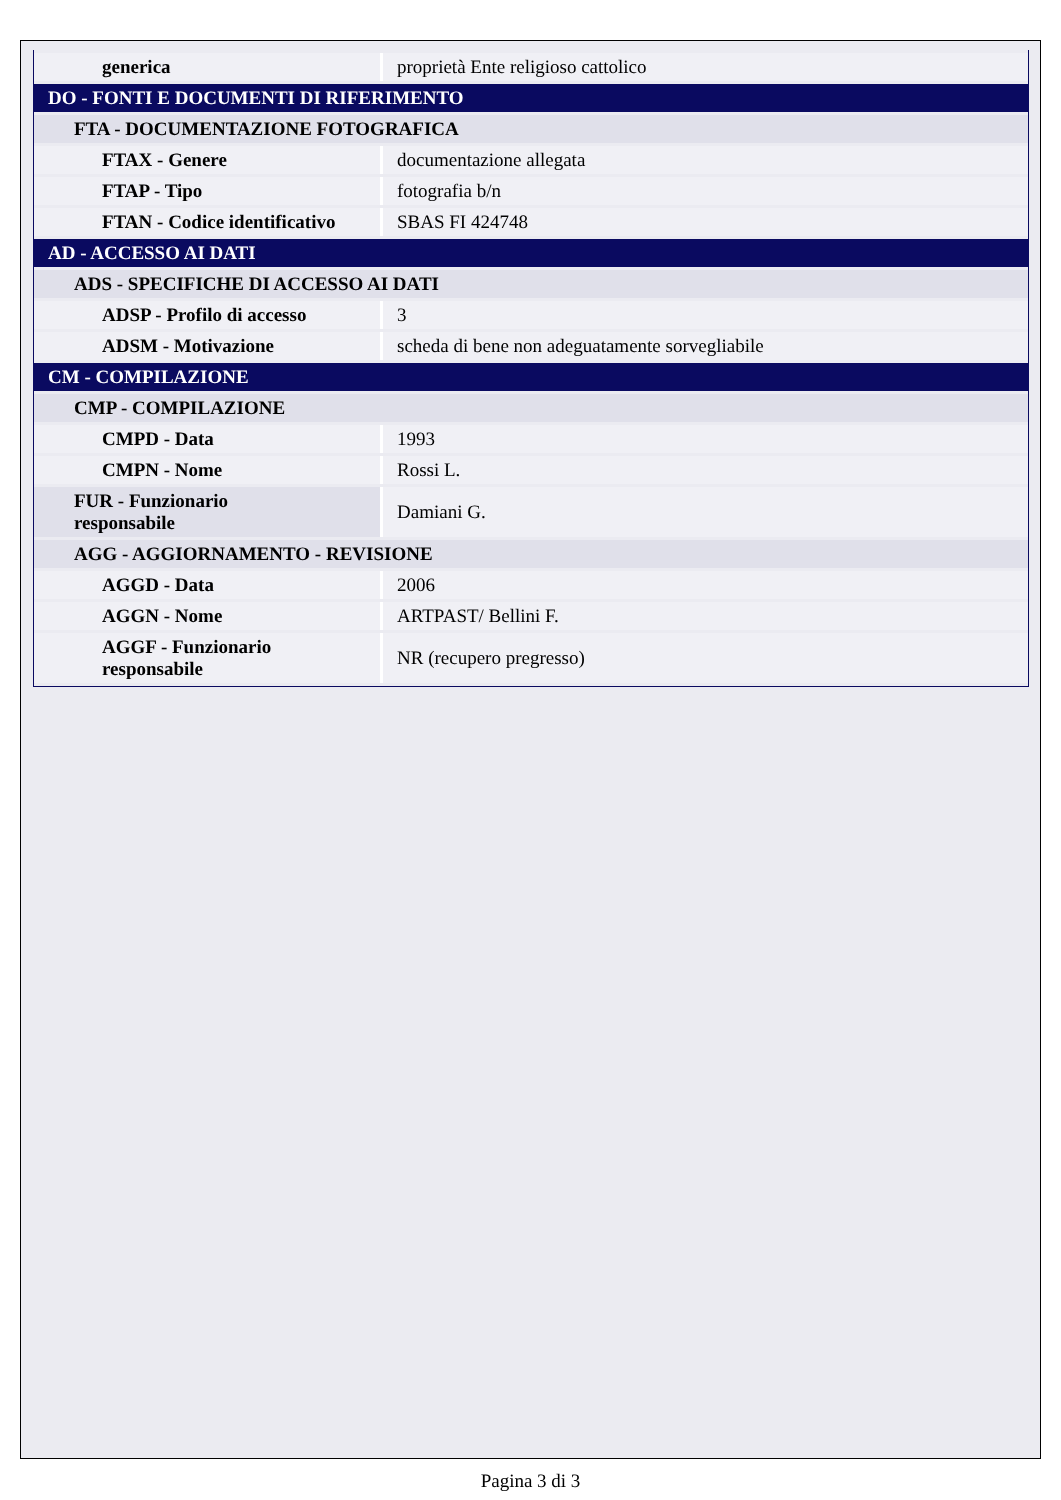| generica | proprietà Ente religioso cattolico |
| DO - FONTI E DOCUMENTI DI RIFERIMENTO | |
| FTA - DOCUMENTAZIONE FOTOGRAFICA | |
| FTAX - Genere | documentazione allegata |
| FTAP - Tipo | fotografia b/n |
| FTAN - Codice identificativo | SBAS FI 424748 |
| AD - ACCESSO AI DATI | |
| ADS - SPECIFICHE DI ACCESSO AI DATI | |
| ADSP - Profilo di accesso | 3 |
| ADSM - Motivazione | scheda di bene non adeguatamente sorvegliabile |
| CM - COMPILAZIONE | |
| CMP - COMPILAZIONE | |
| CMPD - Data | 1993 |
| CMPN - Nome | Rossi L. |
| FUR - Funzionario responsabile | Damiani G. |
| AGG - AGGIORNAMENTO - REVISIONE | |
| AGGD - Data | 2006 |
| AGGN - Nome | ARTPAST/ Bellini F. |
| AGGF - Funzionario responsabile | NR (recupero pregresso) |
Pagina 3 di 3